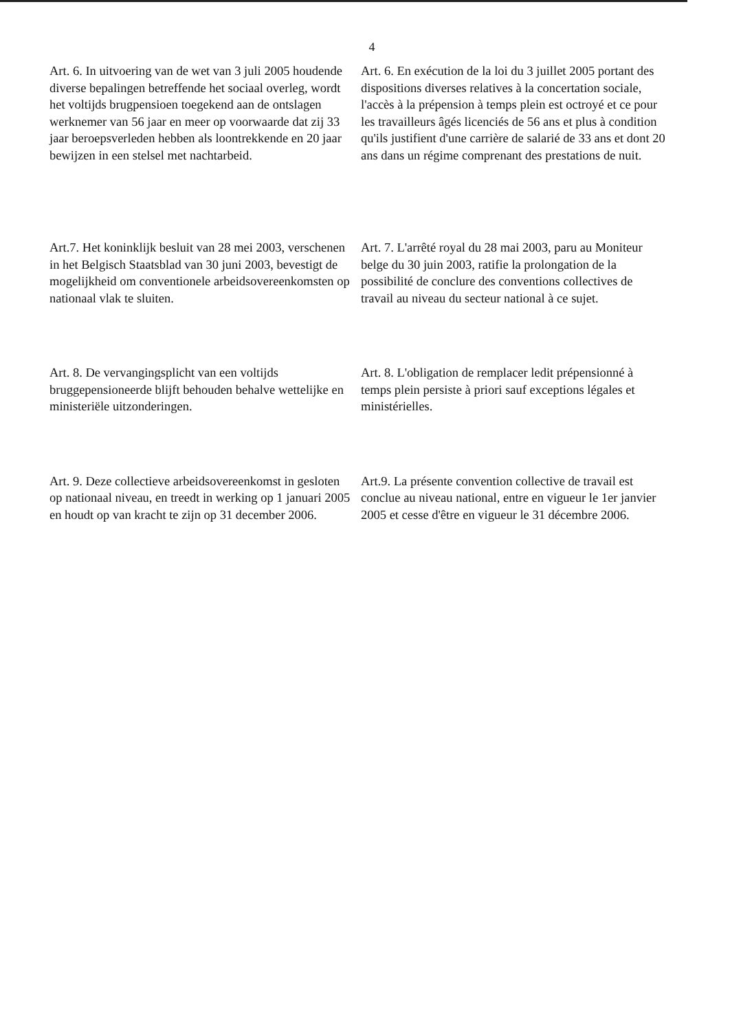4
Art. 6. In uitvoering van de wet van 3 juli 2005 houdende diverse bepalingen betreffende het sociaal overleg, wordt het voltijds brugpensioen toegekend aan de ontslagen werknemer van 56 jaar en meer op voorwaarde dat zij 33 jaar beroepsverleden hebben als loontrekkende en 20 jaar bewijzen in een stelsel met nachtarbeid.
Art. 6. En exécution de la loi du 3 juillet 2005 portant des dispositions diverses relatives à la concertation sociale, l'accès à la prépension à temps plein est octroyé et ce pour les travailleurs âgés licenciés de 56 ans et plus à condition qu'ils justifient d'une carrière de salarié de 33 ans et dont 20 ans dans un régime comprenant des prestations de nuit.
Art.7. Het koninklijk besluit van 28 mei 2003, verschenen in het Belgisch Staatsblad van 30 juni 2003, bevestigt de mogelijkheid om conventionele arbeidsovereenkomsten op nationaal vlak te sluiten.
Art. 7. L'arrêté royal du 28 mai 2003, paru au Moniteur belge du 30 juin 2003, ratifie la prolongation de la possibilité de conclure des conventions collectives de travail au niveau du secteur national à ce sujet.
Art. 8. De vervangingsplicht van een voltijds bruggepensioneerde blijft behouden behalve wettelijke en ministeriële uitzonderingen.
Art. 8. L'obligation de remplacer ledit prépensionné à temps plein persiste à priori sauf exceptions légales et ministérielles.
Art. 9. Deze collectieve arbeidsovereenkomst in gesloten op nationaal niveau, en treedt in werking op 1 januari 2005 en houdt op van kracht te zijn op 31 december 2006.
Art.9. La présente convention collective de travail est conclue au niveau national, entre en vigueur le 1er janvier 2005 et cesse d'être en vigueur le 31 décembre 2006.